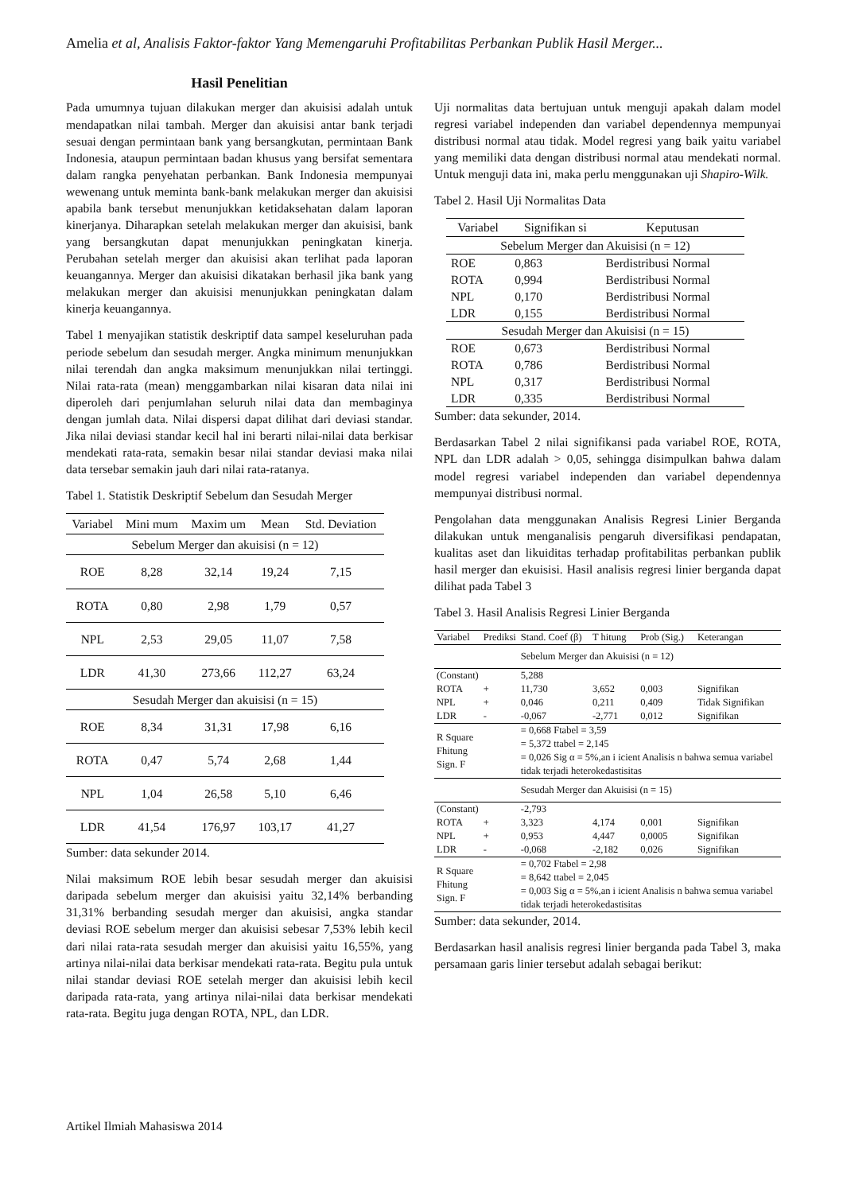Amelia et al, Analisis Faktor-faktor Yang Memengaruhi Profitabilitas Perbankan Publik Hasil Merger...
Hasil Penelitian
Pada umumnya tujuan dilakukan merger dan akuisisi adalah untuk mendapatkan nilai tambah. Merger dan akuisisi antar bank terjadi sesuai dengan permintaan bank yang bersangkutan, permintaan Bank Indonesia, ataupun permintaan badan khusus yang bersifat sementara dalam rangka penyehatan perbankan. Bank Indonesia mempunyai wewenang untuk meminta bank-bank melakukan merger dan akuisisi apabila bank tersebut menunjukkan ketidaksehatan dalam laporan kinerjanya. Diharapkan setelah melakukan merger dan akuisisi, bank yang bersangkutan dapat menunjukkan peningkatan kinerja. Perubahan setelah merger dan akuisisi akan terlihat pada laporan keuangannya. Merger dan akuisisi dikatakan berhasil jika bank yang melakukan merger dan akuisisi menunjukkan peningkatan dalam kinerja keuangannya.
Tabel 1 menyajikan statistik deskriptif data sampel keseluruhan pada periode sebelum dan sesudah merger. Angka minimum menunjukkan nilai terendah dan angka maksimum menunjukkan nilai tertinggi. Nilai rata-rata (mean) menggambarkan nilai kisaran data nilai ini diperoleh dari penjumlahan seluruh nilai data dan membaginya dengan jumlah data. Nilai dispersi dapat dilihat dari deviasi standar. Jika nilai deviasi standar kecil hal ini berarti nilai-nilai data berkisar mendekati rata-rata, semakin besar nilai standar deviasi maka nilai data tersebar semakin jauh dari nilai rata-ratanya.
Tabel 1. Statistik Deskriptif Sebelum dan Sesudah Merger
| Variabel | Mini mum | Maxim um | Mean | Std. Deviation |
| --- | --- | --- | --- | --- |
| Sebelum Merger dan akuisisi (n = 12) | | | | |
| ROE | 8,28 | 32,14 | 19,24 | 7,15 |
| ROTA | 0,80 | 2,98 | 1,79 | 0,57 |
| NPL | 2,53 | 29,05 | 11,07 | 7,58 |
| LDR | 41,30 | 273,66 | 112,27 | 63,24 |
| Sesudah Merger dan akuisisi (n = 15) | | | | |
| ROE | 8,34 | 31,31 | 17,98 | 6,16 |
| ROTA | 0,47 | 5,74 | 2,68 | 1,44 |
| NPL | 1,04 | 26,58 | 5,10 | 6,46 |
| LDR | 41,54 | 176,97 | 103,17 | 41,27 |
Sumber: data sekunder 2014.
Nilai maksimum ROE lebih besar sesudah merger dan akuisisi daripada sebelum merger dan akuisisi yaitu 32,14% berbanding 31,31% berbanding sesudah merger dan akuisisi, angka standar deviasi ROE sebelum merger dan akuisisi sebesar 7,53% lebih kecil dari nilai rata-rata sesudah merger dan akuisisi yaitu 16,55%, yang artinya nilai-nilai data berkisar mendekati rata-rata. Begitu pula untuk nilai standar deviasi ROE setelah merger dan akuisisi lebih kecil daripada rata-rata, yang artinya nilai-nilai data berkisar mendekati rata-rata. Begitu juga dengan ROTA, NPL, dan LDR.
Uji normalitas data bertujuan untuk menguji apakah dalam model regresi variabel independen dan variabel dependennya mempunyai distribusi normal atau tidak. Model regresi yang baik yaitu variabel yang memiliki data dengan distribusi normal atau mendekati normal. Untuk menguji data ini, maka perlu menggunakan uji Shapiro-Wilk.
Tabel 2. Hasil Uji Normalitas Data
| Variabel | Signifikan si | Keputusan |
| --- | --- | --- |
| Sebelum Merger dan Akuisisi (n = 12) | | |
| ROE | 0,863 | Berdistribusi Normal |
| ROTA | 0,994 | Berdistribusi Normal |
| NPL | 0,170 | Berdistribusi Normal |
| LDR | 0,155 | Berdistribusi Normal |
| Sesudah Merger dan Akuisisi (n = 15) | | |
| ROE | 0,673 | Berdistribusi Normal |
| ROTA | 0,786 | Berdistribusi Normal |
| NPL | 0,317 | Berdistribusi Normal |
| LDR | 0,335 | Berdistribusi Normal |
Sumber: data sekunder, 2014.
Berdasarkan Tabel 2 nilai signifikansi pada variabel ROE, ROTA, NPL dan LDR adalah > 0,05, sehingga disimpulkan bahwa dalam model regresi variabel independen dan variabel dependennya mempunyai distribusi normal.
Pengolahan data menggunakan Analisis Regresi Linier Berganda dilakukan untuk menganalisis pengaruh diversifikasi pendapatan, kualitas aset dan likuiditas terhadap profitabilitas perbankan publik hasil merger dan ekuisisi. Hasil analisis regresi linier berganda dapat dilihat pada Tabel 3
Tabel 3. Hasil Analisis Regresi Linier Berganda
| Variabel | Prediksi | Stand. Coef (β) | T hitung | Prob (Sig.) | Keterangan |
| --- | --- | --- | --- | --- | --- |
| | | Sebelum Merger dan Akuisisi (n = 12) | | | |
| (Constant) | | 5,288 | | | |
| ROTA | + | 11,730 | 3,652 | 0,003 | Signifikan |
| NPL | + | 0,046 | 0,211 | 0,409 | Tidak Signifikan |
| LDR | - | -0,067 | -2,771 | 0,012 | Signifikan |
| R Square Fhitung Sign. F | | = 0,668 Ftabel = 3,59 = 5,372 ttabel = 2,145 = 0,026 Sig α = 5%,an i icient Analisis n bahwa semua variabel tidak terjadi heterokedastisitas | | | |
| | | Sesudah Merger dan Akuisisi (n = 15) | | | |
| (Constant) | | -2,793 | | | |
| ROTA | + | 3,323 | 4,174 | 0,001 | Signifikan |
| NPL | + | 0,953 | 4,447 | 0,0005 | Signifikan |
| LDR | - | -0,068 | -2,182 | 0,026 | Signifikan |
| R Square Fhitung Sign. F | | = 0,702 Ftabel = 2,98 = 8,642 ttabel = 2,045 = 0,003 Sig α = 5%,an i icient Analisis n bahwa semua variabel tidak terjadi heterokedastisitas | | | |
Sumber: data sekunder, 2014.
Berdasarkan hasil analisis regresi linier berganda pada Tabel 3, maka persamaan garis linier tersebut adalah sebagai berikut:
Artikel Ilmiah Mahasiswa 2014